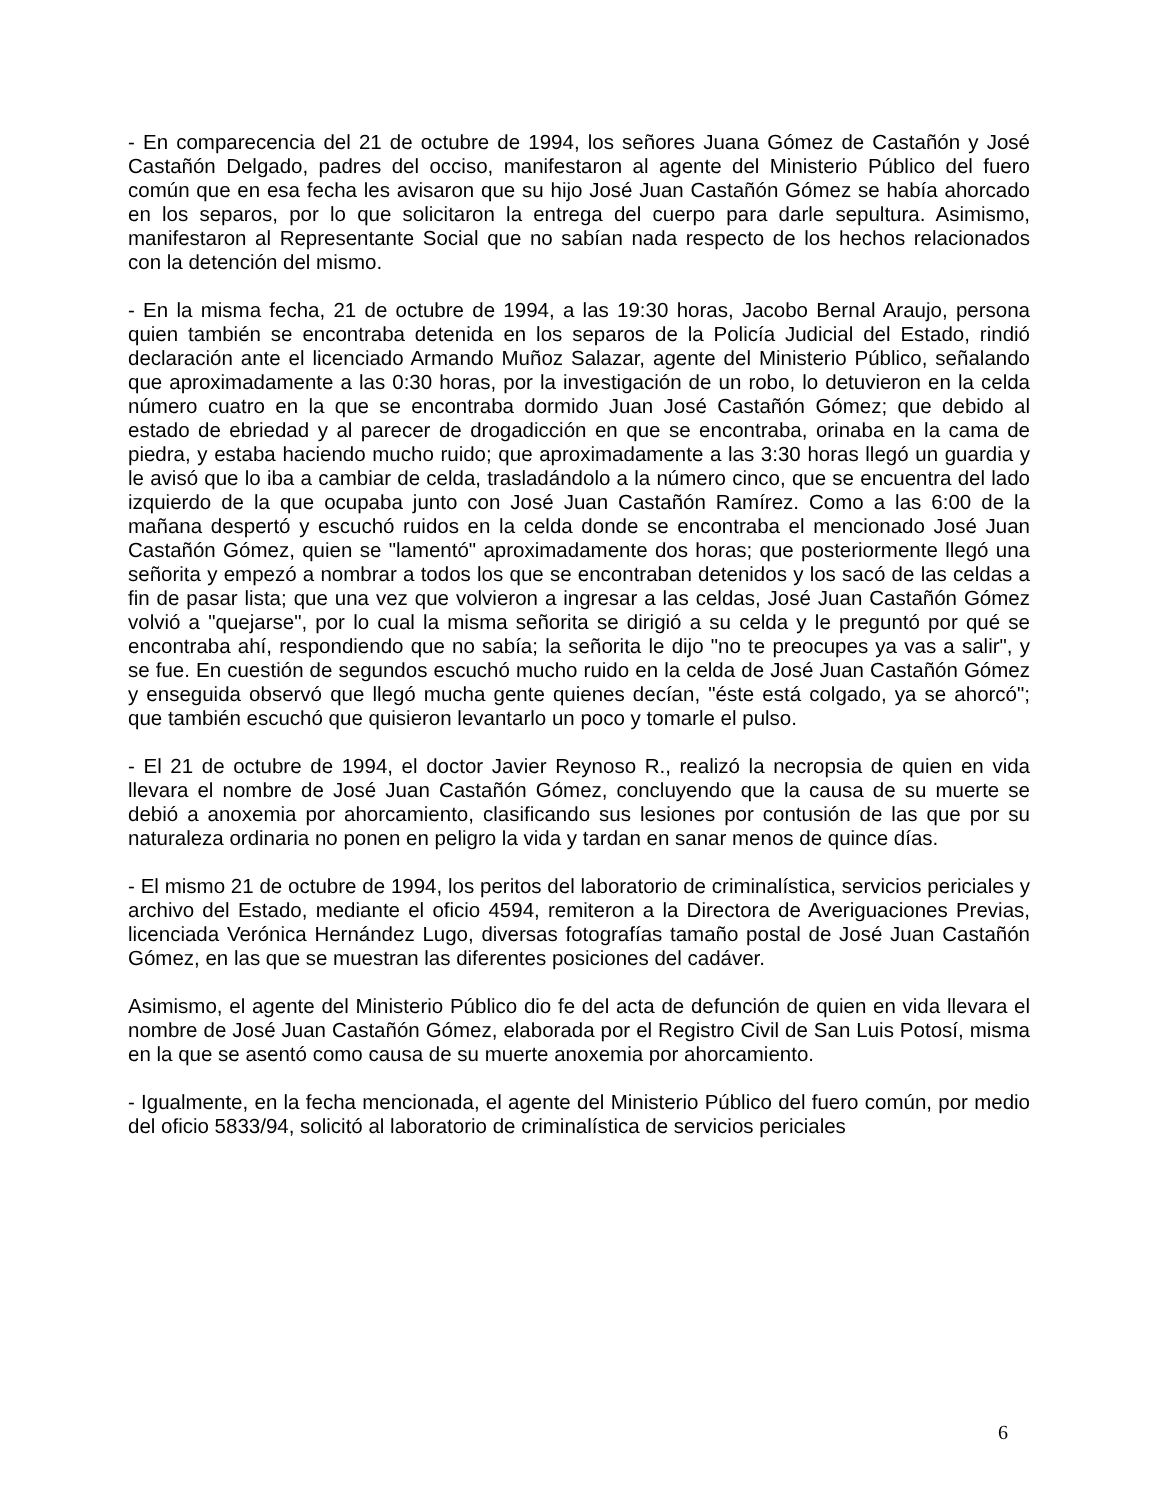- En comparecencia del 21 de octubre de 1994, los señores Juana Gómez de Castañón y José Castañón Delgado, padres del occiso, manifestaron al agente del Ministerio Público del fuero común que en esa fecha les avisaron que su hijo José Juan Castañón Gómez se había ahorcado en los separos, por lo que solicitaron la entrega del cuerpo para darle sepultura. Asimismo, manifestaron al Representante Social que no sabían nada respecto de los hechos relacionados con la detención del mismo.
- En la misma fecha, 21 de octubre de 1994, a las 19:30 horas, Jacobo Bernal Araujo, persona quien también se encontraba detenida en los separos de la Policía Judicial del Estado, rindió declaración ante el licenciado Armando Muñoz Salazar, agente del Ministerio Público, señalando que aproximadamente a las 0:30 horas, por la investigación de un robo, lo detuvieron en la celda número cuatro en la que se encontraba dormido Juan José Castañón Gómez; que debido al estado de ebriedad y al parecer de drogadicción en que se encontraba, orinaba en la cama de piedra, y estaba haciendo mucho ruido; que aproximadamente a las 3:30 horas llegó un guardia y le avisó que lo iba a cambiar de celda, trasladándolo a la número cinco, que se encuentra del lado izquierdo de la que ocupaba junto con José Juan Castañón Ramírez. Como a las 6:00 de la mañana despertó y escuchó ruidos en la celda donde se encontraba el mencionado José Juan Castañón Gómez, quien se "lamentó" aproximadamente dos horas; que posteriormente llegó una señorita y empezó a nombrar a todos los que se encontraban detenidos y los sacó de las celdas a fin de pasar lista; que una vez que volvieron a ingresar a las celdas, José Juan Castañón Gómez volvió a "quejarse", por lo cual la misma señorita se dirigió a su celda y le preguntó por qué se encontraba ahí, respondiendo que no sabía; la señorita le dijo "no te preocupes ya vas a salir", y se fue. En cuestión de segundos escuchó mucho ruido en la celda de José Juan Castañón Gómez y enseguida observó que llegó mucha gente quienes decían, "éste está colgado, ya se ahorcó"; que también escuchó que quisieron levantarlo un poco y tomarle el pulso.
- El 21 de octubre de 1994, el doctor Javier Reynoso R., realizó la necropsia de quien en vida llevara el nombre de José Juan Castañón Gómez, concluyendo que la causa de su muerte se debió a anoxemia por ahorcamiento, clasificando sus lesiones por contusión de las que por su naturaleza ordinaria no ponen en peligro la vida y tardan en sanar menos de quince días.
- El mismo 21 de octubre de 1994, los peritos del laboratorio de criminalística, servicios periciales y archivo del Estado, mediante el oficio 4594, remiteron a la Directora de Averiguaciones Previas, licenciada Verónica Hernández Lugo, diversas fotografías tamaño postal de José Juan Castañón Gómez, en las que se muestran las diferentes posiciones del cadáver.
Asimismo, el agente del Ministerio Público dio fe del acta de defunción de quien en vida llevara el nombre de José Juan Castañón Gómez, elaborada por el Registro Civil de San Luis Potosí, misma en la que se asentó como causa de su muerte anoxemia por ahorcamiento.
- Igualmente, en la fecha mencionada, el agente del Ministerio Público del fuero común, por medio del oficio 5833/94, solicitó al laboratorio de criminalística de servicios periciales
6